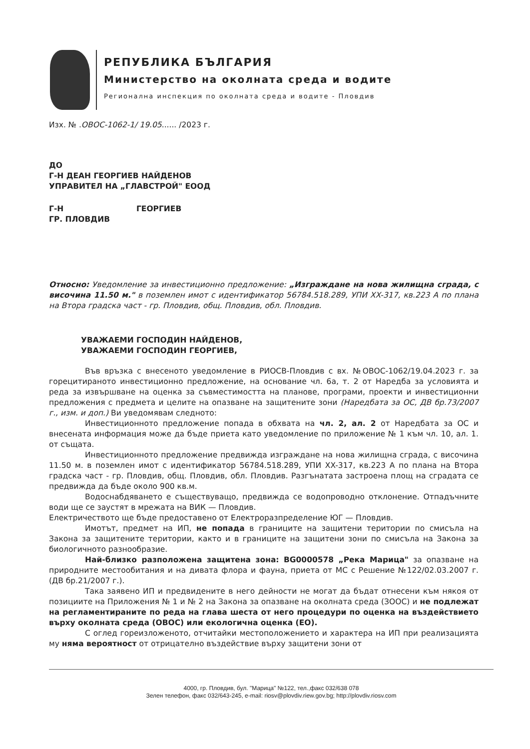РЕПУБЛИКА БЪЛГАРИЯ
Министерство на околната среда и водите
Регионална инспекция по околната среда и водите - Пловдив
Изх. № .ОВОС-1062-1/ 19.05...... /2023 г.
ДО
Г-Н ДЕАН ГЕОРГИЕВ НАЙДЕНОВ
УПРАВИТЕЛ НА „ГЛАВСТРОЙ" ЕООД
Г-Н ГЕОРГИЕВ
ГР. ПЛОВДИВ
Относно: Уведомление за инвестиционно предложение: „Изграждане на нова жилищна сграда, с височина 11.50 м." в поземлен имот с идентификатор 56784.518.289, УПИ XX-317, кв.223 А по плана на Втора градска част - гр. Пловдив, общ. Пловдив, обл. Пловдив.
УВАЖАЕМИ ГОСПОДИН НАЙДЕНОВ,
УВАЖАЕМИ ГОСПОДИН ГЕОРГИЕВ,
Във връзка с внесеното уведомление в РИОСВ-Пловдив с вх. №ОВОС-1062/19.04.2023 г. за горецитираното инвестиционно предложение, на основание чл. 6а, т. 2 от Наредба за условията и реда за извършване на оценка за съвместимостта на планове, програми, проекти и инвестиционни предложения с предмета и целите на опазване на защитените зони (Наредбата за ОС, ДВ бр.73/2007 г., изм. и доп.) Ви уведомявам следното:
Инвестиционното предложение попада в обхвата на чл. 2, ал. 2 от Наредбата за ОС и внесената информация може да бъде приета като уведомление по приложение № 1 към чл. 10, ал. 1. от същата.
Инвестиционното предложение предвижда изграждане на нова жилищна сграда, с височина 11.50 м. в поземлен имот с идентификатор 56784.518.289, УПИ XX-317, кв.223 А по плана на Втора градска част - гр. Пловдив, общ. Пловдив, обл. Пловдив. Разгънатата застроена площ на сградата се предвижда да бъде около 900 кв.м.
Водоснабдяването е съществуващо, предвижда се водопроводно отклонение. Отпадъчните води ще се заустят в мрежата на ВИК — Пловдив.
Електричеството ще бъде предоставено от Електроразпределение ЮГ — Пловдив.
Имотът, предмет на ИП, не попада в границите на защитени територии по смисъла на Закона за защитените територии, както и в границите на защитени зони по смисъла на Закона за биологичното разнообразие.
Най-близко разположена защитена зона: BG0000578 „Река Марица" за опазване на природните местообитания и на дивата флора и фауна, приета от МС с Решение №122/02.03.2007 г. (ДВ бр.21/2007 г.).
Така заявено ИП и предвидените в него дейности не могат да бъдат отнесени към някоя от позициите на Приложения № 1 и № 2 на Закона за опазване на околната среда (ЗООС) и не подлежат на регламентираните по реда на глава шеста от него процедури по оценка на въздействието върху околната среда (ОВОС) или екологична оценка (ЕО).
С оглед гореизложеното, отчитайки местоположението и характера на ИП при реализацията му няма вероятност от отрицателно въздействие върху защитени зони от
4000, гр. Пловдив, бул. "Марица" №122, тел.,факс 032/638 078
Зелен телефон, факс 032/643-245, e-mail: riosv@plovdiv.riew.gov.bg; http://plovdiv.riosv.com